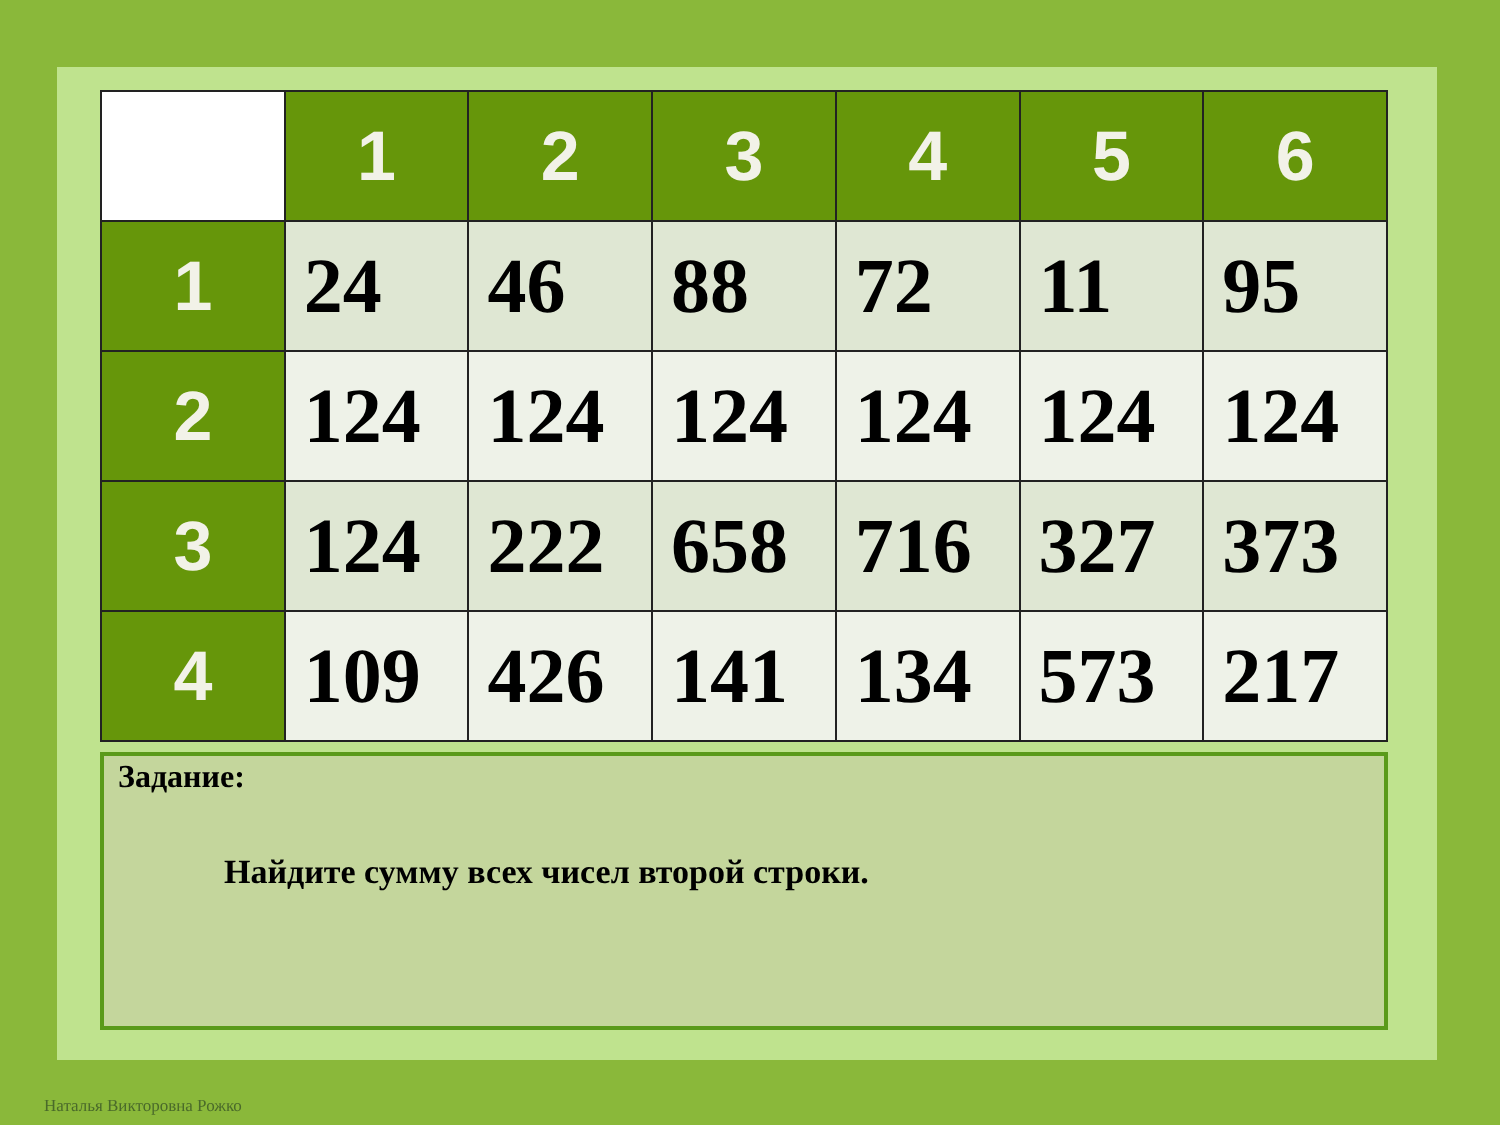| | 1 | 2 | 3 | 4 | 5 | 6 |
| --- | --- | --- | --- | --- | --- | --- |
| 1 | 24 | 46 | 88 | 72 | 11 | 95 |
| 2 | 124 | 124 | 124 | 124 | 124 | 124 |
| 3 | 124 | 222 | 658 | 716 | 327 | 373 |
| 4 | 109 | 426 | 141 | 134 | 573 | 217 |
Задание:
Найдите сумму всех чисел второй строки.
Наталья Викторовна Рожко